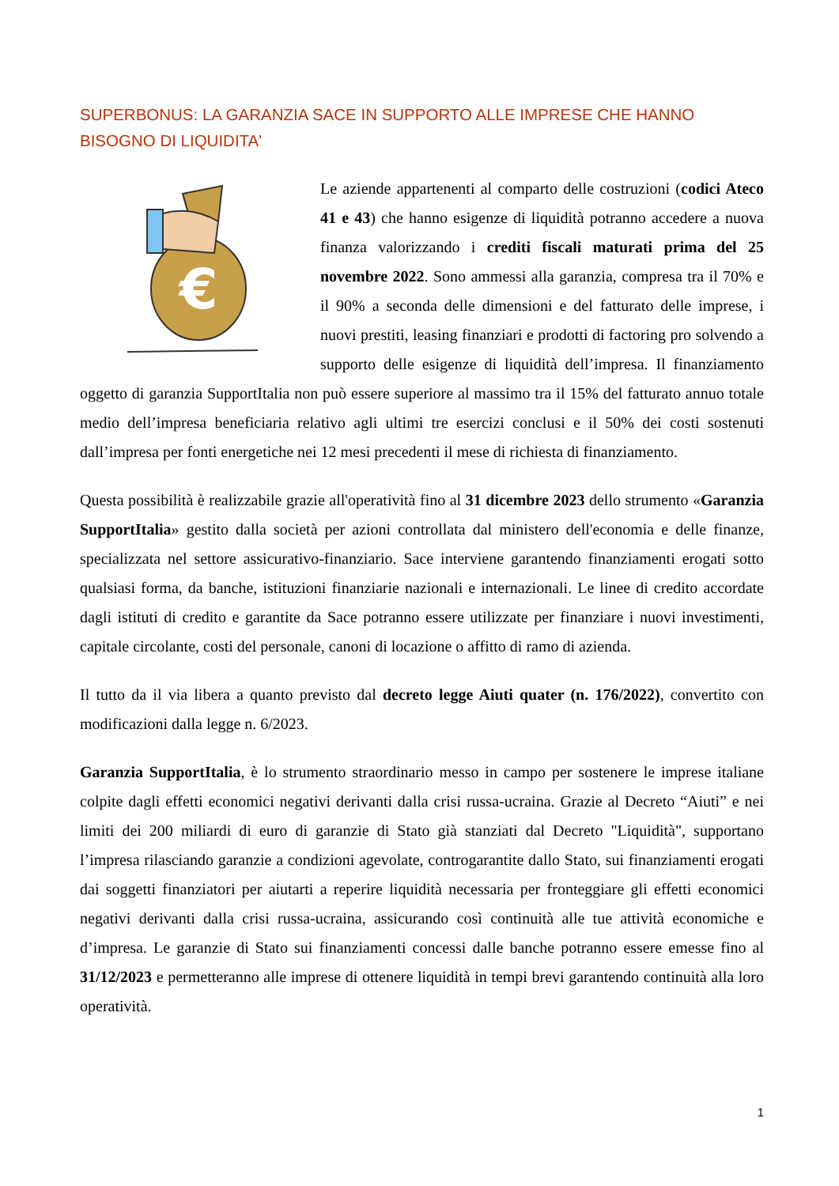SUPERBONUS: LA GARANZIA SACE IN SUPPORTO ALLE IMPRESE CHE HANNO BISOGNO DI LIQUIDITA'
€
Le aziende appartenenti al comparto delle costruzioni (codici Ateco 41 e 43) che hanno esigenze di liquidità potranno accedere a nuova finanza valorizzando i crediti fiscali maturati prima del 25 novembre 2022. Sono ammessi alla garanzia, compresa tra il 70% e il 90% a seconda delle dimensioni e del fatturato delle imprese, i nuovi prestiti, leasing finanziari e prodotti di factoring pro solvendo a supporto delle esigenze di liquidità dell’impresa. Il finanziamento oggetto di garanzia SupportItalia non può essere superiore al massimo tra il 15% del fatturato annuo totale medio dell’impresa beneficiaria relativo agli ultimi tre esercizi conclusi e il 50% dei costi sostenuti dall’impresa per fonti energetiche nei 12 mesi precedenti il mese di richiesta di finanziamento.
Questa possibilità è realizzabile grazie all'operatività fino al 31 dicembre 2023 dello strumento «Garanzia SupportItalia» gestito dalla società per azioni controllata dal ministero dell'economia e delle finanze, specializzata nel settore assicurativo-finanziario. Sace interviene garantendo finanziamenti erogati sotto qualsiasi forma, da banche, istituzioni finanziarie nazionali e internazionali. Le linee di credito accordate dagli istituti di credito e garantite da Sace potranno essere utilizzate per finanziare i nuovi investimenti, capitale circolante, costi del personale, canoni di locazione o affitto di ramo di azienda.
Il tutto da il via libera a quanto previsto dal decreto legge Aiuti quater (n. 176/2022), convertito con modificazioni dalla legge n. 6/2023.
Garanzia SupportItalia, è lo strumento straordinario messo in campo per sostenere le imprese italiane colpite dagli effetti economici negativi derivanti dalla crisi russa-ucraina. Grazie al Decreto “Aiuti” e nei limiti dei 200 miliardi di euro di garanzie di Stato già stanziati dal Decreto "Liquidità", supportano l’impresa rilasciando garanzie a condizioni agevolate, controgarantite dallo Stato, sui finanziamenti erogati dai soggetti finanziatori per aiutarti a reperire liquidità necessaria per fronteggiare gli effetti economici negativi derivanti dalla crisi russa-ucraina, assicurando così continuità alle tue attività economiche e d’impresa. Le garanzie di Stato sui finanziamenti concessi dalle banche potranno essere emesse fino al 31/12/2023 e permetteranno alle imprese di ottenere liquidità in tempi brevi garantendo continuità alla loro operatività.
1